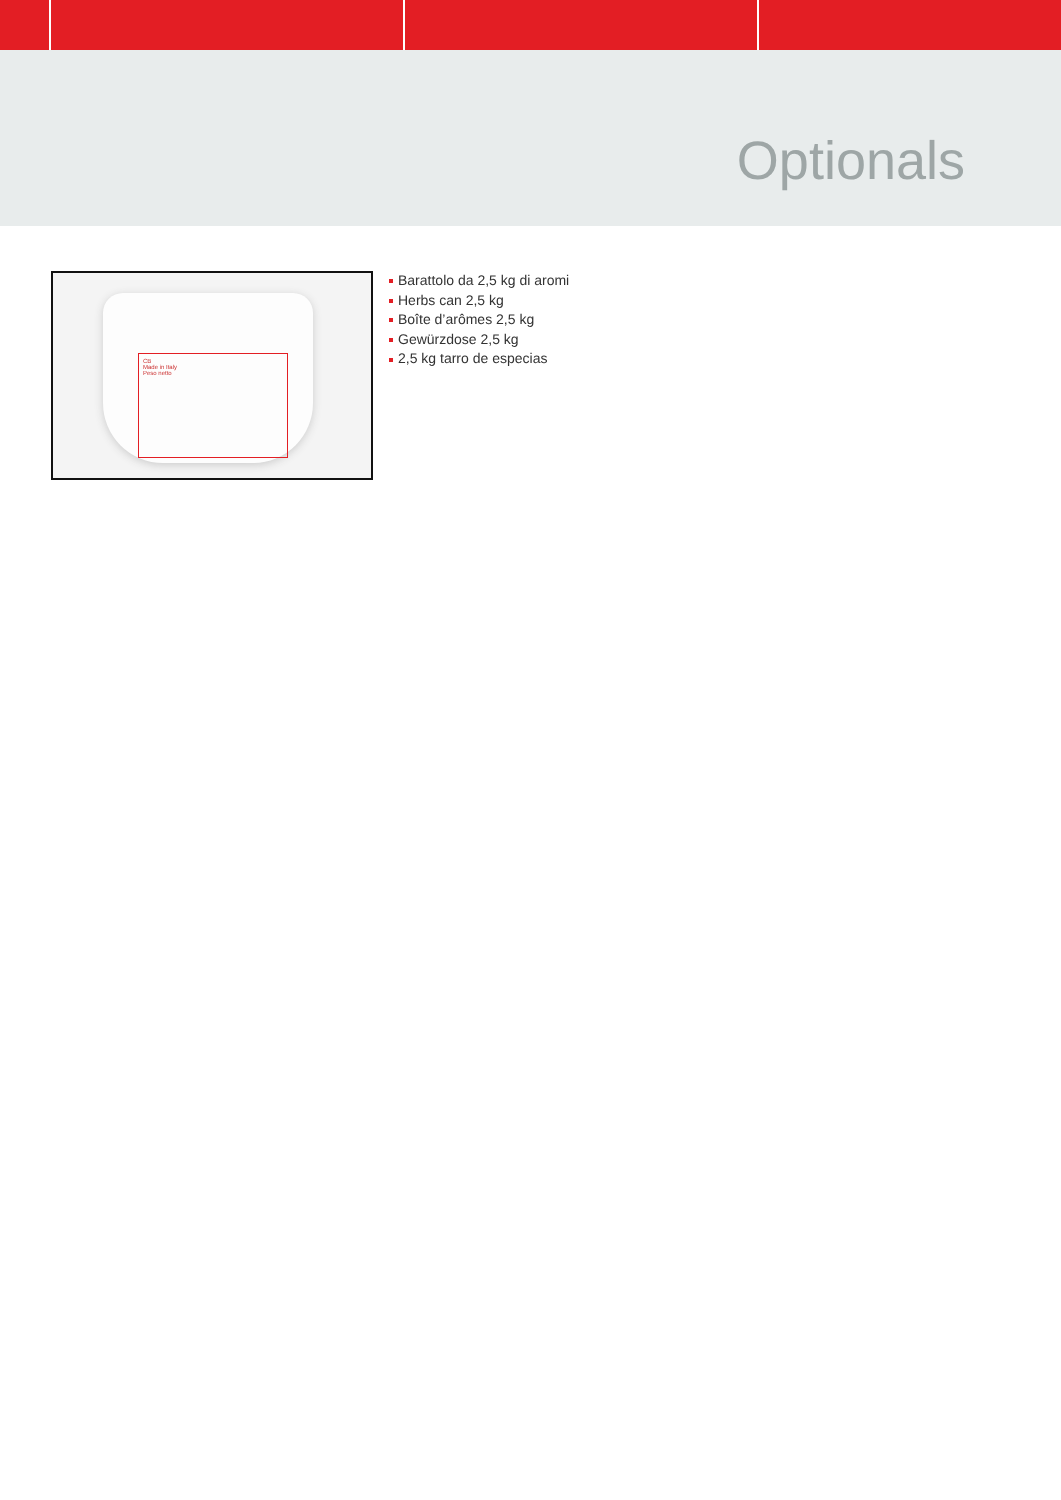Optionals
CB
Made in Italy
Peso netto
Barattolo da 2,5 kg di aromi
Herbs can 2,5 kg
Boîte d’arômes 2,5 kg
Gewürzdose 2,5 kg
2,5 kg tarro de especias